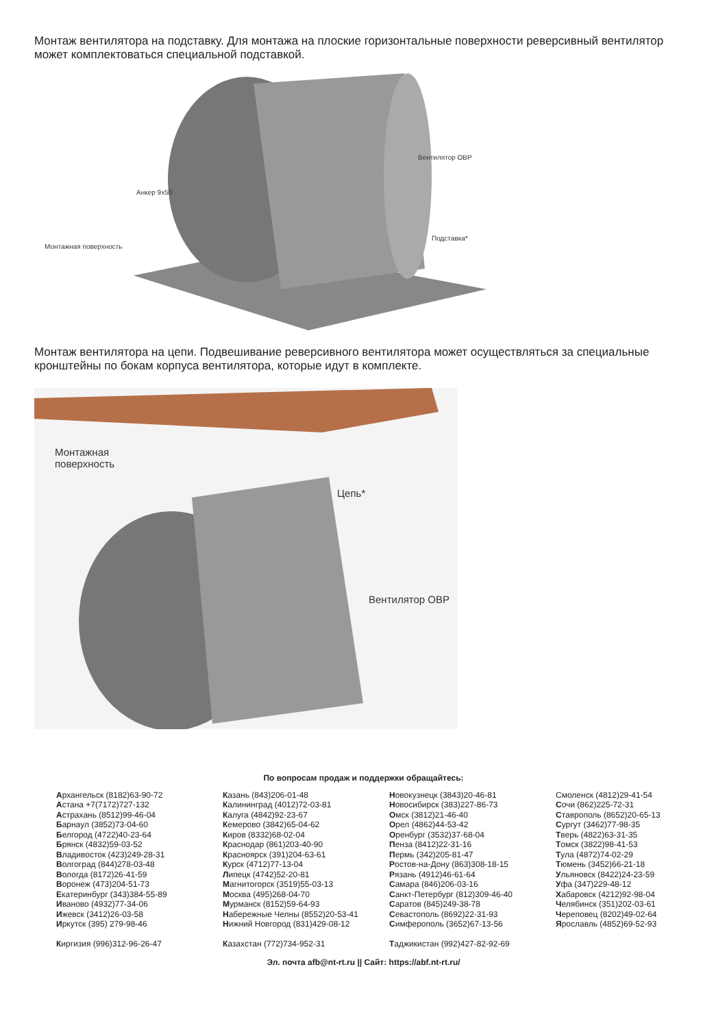Монтаж вентилятора на подставку. Для монтажа на плоские горизонтальные поверхности реверсивный вентилятор может комплектоваться специальной подставкой.
Вентилятор ОВР
Анкер 9х50
Подставка*
Монтажная поверхность
Монтаж вентилятора на цепи. Подвешивание реверсивного вентилятора может осуществляться за специальные кронштейны по бокам корпуса вентилятора, которые идут в комплекте.
Монтажная
поверхность
Цепь*
Вентилятор ОВР
По вопросам продаж и поддержки обращайтесь:
Архангельск (8182)63-90-72
Астана +7(7172)727-132
Астрахань (8512)99-46-04
Барнаул (3852)73-04-60
Белгород (4722)40-23-64
Брянск (4832)59-03-52
Владивосток (423)249-28-31
Волгоград (844)278-03-48
Вологда (8172)26-41-59
Воронеж (473)204-51-73
Екатеринбург (343)384-55-89
Иваново (4932)77-34-06
Ижевск (3412)26-03-58
Иркутск (395) 279-98-46
Киргизия (996)312-96-26-47
Казань (843)206-01-48
Калининград (4012)72-03-81
Калуга (4842)92-23-67
Кемерово (3842)65-04-62
Киров (8332)68-02-04
Краснодар (861)203-40-90
Красноярск (391)204-63-61
Курск (4712)77-13-04
Липецк (4742)52-20-81
Магнитогорск (3519)55-03-13
Москва (495)268-04-70
Мурманск (8152)59-64-93
Набережные Челны (8552)20-53-41
Нижний Новгород (831)429-08-12
Казахстан (772)734-952-31
Новокузнецк (3843)20-46-81
Новосибирск (383)227-86-73
Омск (3812)21-46-40
Орел (4862)44-53-42
Оренбург (3532)37-68-04
Пенза (8412)22-31-16
Пермь (342)205-81-47
Ростов-на-Дону (863)308-18-15
Рязань (4912)46-61-64
Самара (846)206-03-16
Санкт-Петербург (812)309-46-40
Саратов (845)249-38-78
Севастополь (8692)22-31-93
Симферополь (3652)67-13-56
Таджикистан (992)427-82-92-69
Смоленск (4812)29-41-54
Сочи (862)225-72-31
Ставрополь (8652)20-65-13
Сургут (3462)77-98-35
Тверь (4822)63-31-35
Томск (3822)98-41-53
Тула (4872)74-02-29
Тюмень (3452)66-21-18
Ульяновск (8422)24-23-59
Уфа (347)229-48-12
Хабаровск (4212)92-98-04
Челябинск (351)202-03-61
Череповец (8202)49-02-64
Ярославль (4852)69-52-93
Эл. почта afb@nt-rt.ru || Сайт: https://abf.nt-rt.ru/